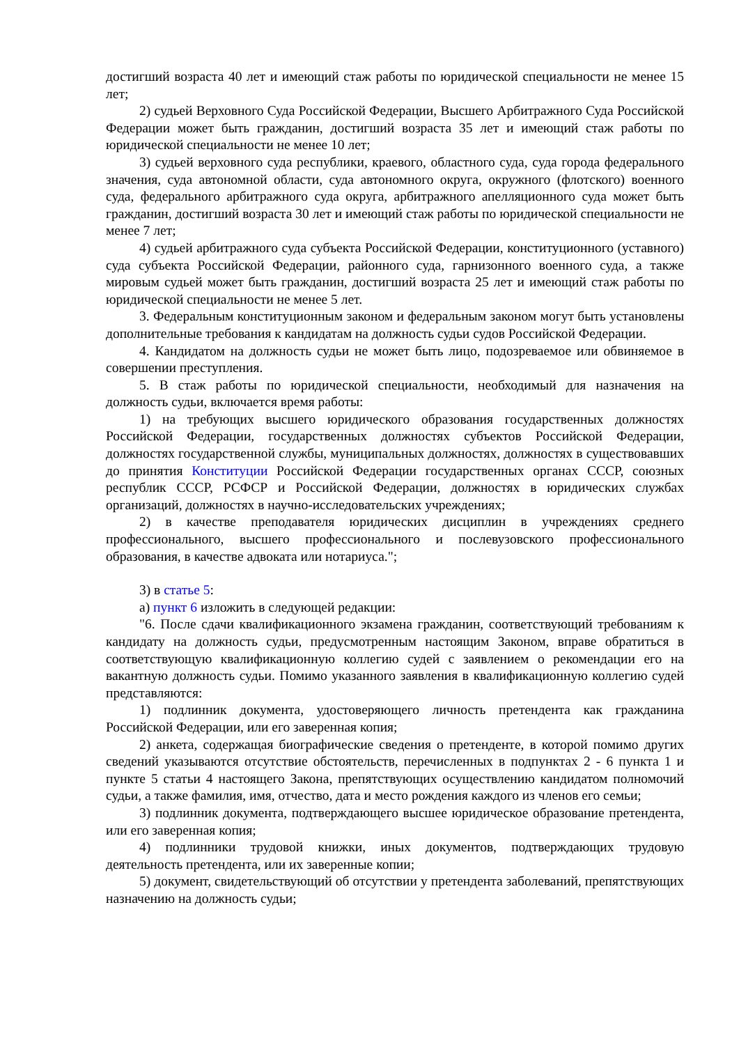достигший возраста 40 лет и имеющий стаж работы по юридической специальности не менее 15 лет;
2) судьей Верховного Суда Российской Федерации, Высшего Арбитражного Суда Российской Федерации может быть гражданин, достигший возраста 35 лет и имеющий стаж работы по юридической специальности не менее 10 лет;
3) судьей верховного суда республики, краевого, областного суда, суда города федерального значения, суда автономной области, суда автономного округа, окружного (флотского) военного суда, федерального арбитражного суда округа, арбитражного апелляционного суда может быть гражданин, достигший возраста 30 лет и имеющий стаж работы по юридической специальности не менее 7 лет;
4) судьей арбитражного суда субъекта Российской Федерации, конституционного (уставного) суда субъекта Российской Федерации, районного суда, гарнизонного военного суда, а также мировым судьей может быть гражданин, достигший возраста 25 лет и имеющий стаж работы по юридической специальности не менее 5 лет.
3. Федеральным конституционным законом и федеральным законом могут быть установлены дополнительные требования к кандидатам на должность судьи судов Российской Федерации.
4. Кандидатом на должность судьи не может быть лицо, подозреваемое или обвиняемое в совершении преступления.
5. В стаж работы по юридической специальности, необходимый для назначения на должность судьи, включается время работы:
1) на требующих высшего юридического образования государственных должностях Российской Федерации, государственных должностях субъектов Российской Федерации, должностях государственной службы, муниципальных должностях, должностях в существовавших до принятия Конституции Российской Федерации государственных органах СССР, союзных республик СССР, РСФСР и Российской Федерации, должностях в юридических службах организаций, должностях в научно-исследовательских учреждениях;
2) в качестве преподавателя юридических дисциплин в учреждениях среднего профессионального, высшего профессионального и послевузовского профессионального образования, в качестве адвоката или нотариуса.";
3) в статье 5:
а) пункт 6 изложить в следующей редакции:
"6. После сдачи квалификационного экзамена гражданин, соответствующий требованиям к кандидату на должность судьи, предусмотренным настоящим Законом, вправе обратиться в соответствующую квалификационную коллегию судей с заявлением о рекомендации его на вакантную должность судьи. Помимо указанного заявления в квалификационную коллегию судей представляются:
1) подлинник документа, удостоверяющего личность претендента как гражданина Российской Федерации, или его заверенная копия;
2) анкета, содержащая биографические сведения о претенденте, в которой помимо других сведений указываются отсутствие обстоятельств, перечисленных в подпунктах 2 - 6 пункта 1 и пункте 5 статьи 4 настоящего Закона, препятствующих осуществлению кандидатом полномочий судьи, а также фамилия, имя, отчество, дата и место рождения каждого из членов его семьи;
3) подлинник документа, подтверждающего высшее юридическое образование претендента, или его заверенная копия;
4) подлинники трудовой книжки, иных документов, подтверждающих трудовую деятельность претендента, или их заверенные копии;
5) документ, свидетельствующий об отсутствии у претендента заболеваний, препятствующих назначению на должность судьи;